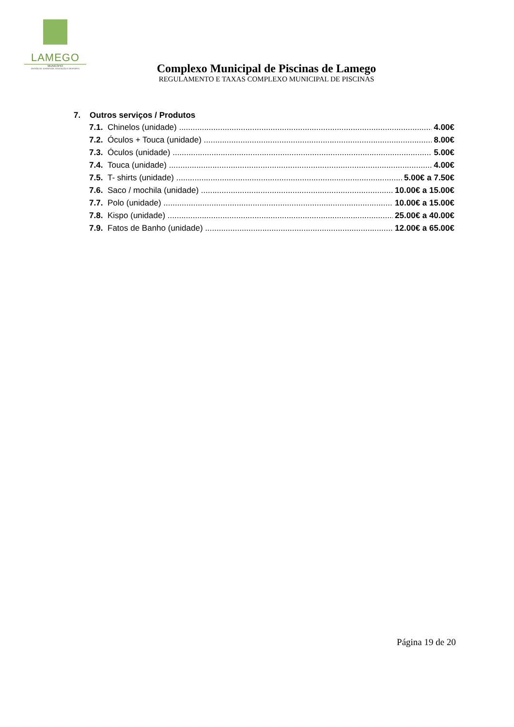LAMEGO
MUNICÍPIO
DIVISÃO DE JUVENTUDE, EDUCAÇÃO E DESPORTO
Complexo Municipal de Piscinas de Lamego
REGULAMENTO E TAXAS COMPLEXO MUNICIPAL DE PISCINAS
7. Outros serviços / Produtos
7.1. Chinelos (unidade) 4.00€
7.2. Óculos + Touca (unidade) 8.00€
7.3. Óculos (unidade) 5.00€
7.4. Touca (unidade) 4.00€
7.5. T- shirts (unidade) 5.00€ a 7.50€
7.6. Saco / mochila (unidade) 10.00€ a 15.00€
7.7. Polo (unidade) 10.00€ a 15.00€
7.8. Kispo (unidade) 25.00€ a 40.00€
7.9. Fatos de Banho (unidade) 12.00€ a 65.00€
Página 19 de 20